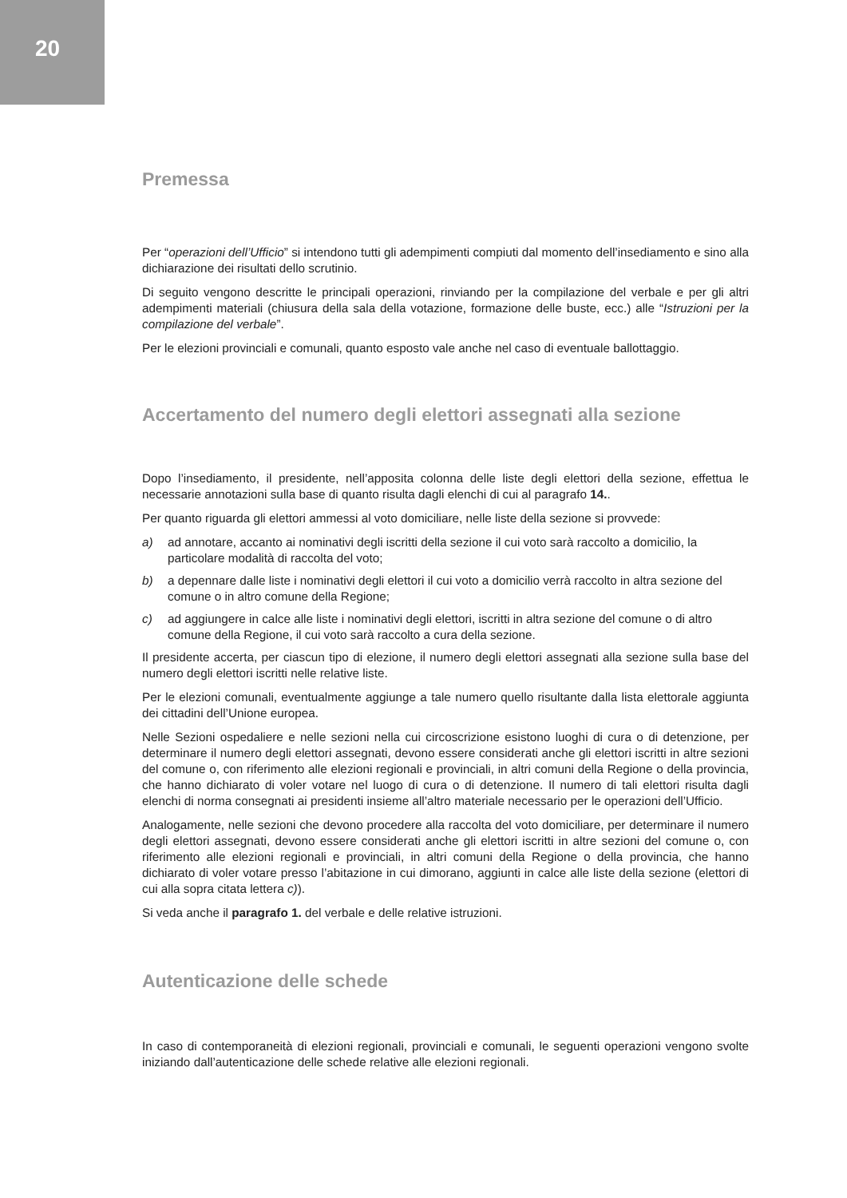20
Premessa
Per “operazioni dell’Ufficio” si intendono tutti gli adempimenti compiuti dal momento dell’insediamento e sino alla dichiarazione dei risultati dello scrutinio.
Di seguito vengono descritte le principali operazioni, rinviando per la compilazione del verbale e per gli altri adempimenti materiali (chiusura della sala della votazione, formazione delle buste, ecc.) alle “Istruzioni per la compilazione del verbale”.
Per le elezioni provinciali e comunali, quanto esposto vale anche nel caso di eventuale ballottaggio.
Accertamento del numero degli elettori assegnati alla sezione
Dopo l’insediamento, il presidente, nell’apposita colonna delle liste degli elettori della sezione, effettua le necessarie annotazioni sulla base di quanto risulta dagli elenchi di cui al paragrafo 14..
Per quanto riguarda gli elettori ammessi al voto domiciliare, nelle liste della sezione si provvede:
a) ad annotare, accanto ai nominativi degli iscritti della sezione il cui voto sarà raccolto a domicilio, la particolare modalità di raccolta del voto;
b) a depennare dalle liste i nominativi degli elettori il cui voto a domicilio verrà raccolto in altra sezione del comune o in altro comune della Regione;
c) ad aggiungere in calce alle liste i nominativi degli elettori, iscritti in altra sezione del comune o di altro comune della Regione, il cui voto sarà raccolto a cura della sezione.
Il presidente accerta, per ciascun tipo di elezione, il numero degli elettori assegnati alla sezione sulla base del numero degli elettori iscritti nelle relative liste.
Per le elezioni comunali, eventualmente aggiunge a tale numero quello risultante dalla lista elettorale aggiunta dei cittadini dell’Unione europea.
Nelle Sezioni ospedaliere e nelle sezioni nella cui circoscrizione esistono luoghi di cura o di detenzione, per determinare il numero degli elettori assegnati, devono essere considerati anche gli elettori iscritti in altre sezioni del comune o, con riferimento alle elezioni regionali e provinciali, in altri comuni della Regione o della provincia, che hanno dichiarato di voler votare nel luogo di cura o di detenzione. Il numero di tali elettori risulta dagli elenchi di norma consegnati ai presidenti insieme all’altro materiale necessario per le operazioni dell’Ufficio.
Analogamente, nelle sezioni che devono procedere alla raccolta del voto domiciliare, per determinare il numero degli elettori assegnati, devono essere considerati anche gli elettori iscritti in altre sezioni del comune o, con riferimento alle elezioni regionali e provinciali, in altri comuni della Regione o della provincia, che hanno dichiarato di voler votare presso l’abitazione in cui dimorano, aggiunti in calce alle liste della sezione (elettori di cui alla sopra citata lettera c)).
Si veda anche il paragrafo 1. del verbale e delle relative istruzioni.
Autenticazione delle schede
In caso di contemporaneità di elezioni regionali, provinciali e comunali, le seguenti operazioni vengono svolte iniziando dall’autenticazione delle schede relative alle elezioni regionali.